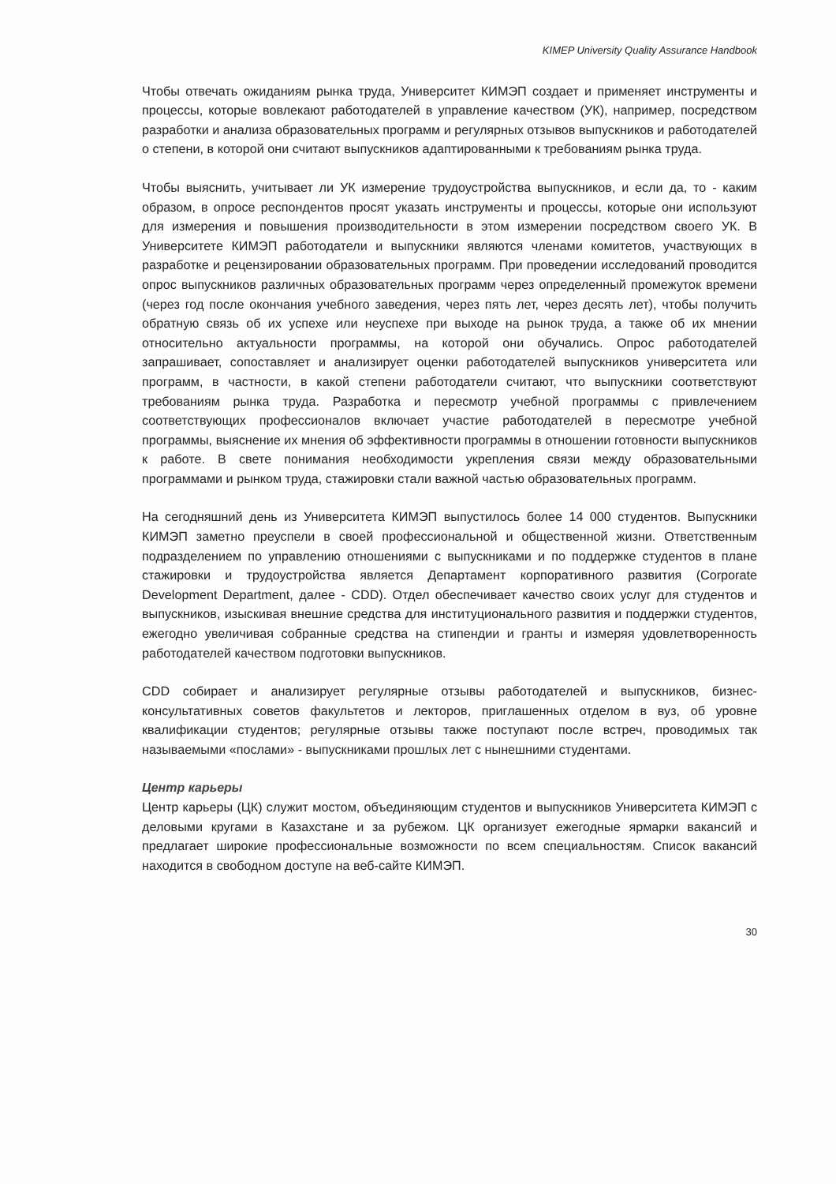KIMEP University Quality Assurance Handbook
Чтобы отвечать ожиданиям рынка труда, Университет КИМЭП создает и применяет инструменты и процессы, которые вовлекают работодателей в управление качеством (УК), например, посредством разработки и анализа образовательных программ и регулярных отзывов выпускников и работодателей о степени, в которой они считают выпускников адаптированными к требованиям рынка труда.
Чтобы выяснить, учитывает ли УК измерение трудоустройства выпускников, и если да, то - каким образом, в опросе респондентов просят указать инструменты и процессы, которые они используют для измерения и повышения производительности в этом измерении посредством своего УК. В Университете КИМЭП работодатели и выпускники являются членами комитетов, участвующих в разработке и рецензировании образовательных программ. При проведении исследований проводится опрос выпускников различных образовательных программ через определенный промежуток времени (через год после окончания учебного заведения, через пять лет, через десять лет), чтобы получить обратную связь об их успехе или неуспехе при выходе на рынок труда, а также об их мнении относительно актуальности программы, на которой они обучались. Опрос работодателей запрашивает, сопоставляет и анализирует оценки работодателей выпускников университета или программ, в частности, в какой степени работодатели считают, что выпускники соответствуют требованиям рынка труда. Разработка и пересмотр учебной программы с привлечением соответствующих профессионалов включает участие работодателей в пересмотре учебной программы, выяснение их мнения об эффективности программы в отношении готовности выпускников к работе. В свете понимания необходимости укрепления связи между образовательными программами и рынком труда, стажировки стали важной частью образовательных программ.
На сегодняшний день из Университета КИМЭП выпустилось более 14 000 студентов. Выпускники КИМЭП заметно преуспели в своей профессиональной и общественной жизни. Ответственным подразделением по управлению отношениями с выпускниками и по поддержке студентов в плане стажировки и трудоустройства является Департамент корпоративного развития (Corporate Development Department, далее - CDD). Отдел обеспечивает качество своих услуг для студентов и выпускников, изыскивая внешние средства для институционального развития и поддержки студентов, ежегодно увеличивая собранные средства на стипендии и гранты и измеряя удовлетворенность работодателей качеством подготовки выпускников.
CDD собирает и анализирует регулярные отзывы работодателей и выпускников, бизнес-консультативных советов факультетов и лекторов, приглашенных отделом в вуз, об уровне квалификации студентов; регулярные отзывы также поступают после встреч, проводимых так называемыми «послами» - выпускниками прошлых лет с нынешними студентами.
Центр карьеры
Центр карьеры (ЦК) служит мостом, объединяющим студентов и выпускников Университета КИМЭП с деловыми кругами в Казахстане и за рубежом. ЦК организует ежегодные ярмарки вакансий и предлагает широкие профессиональные возможности по всем специальностям. Список вакансий находится в свободном доступе на веб-сайте КИМЭП.
30